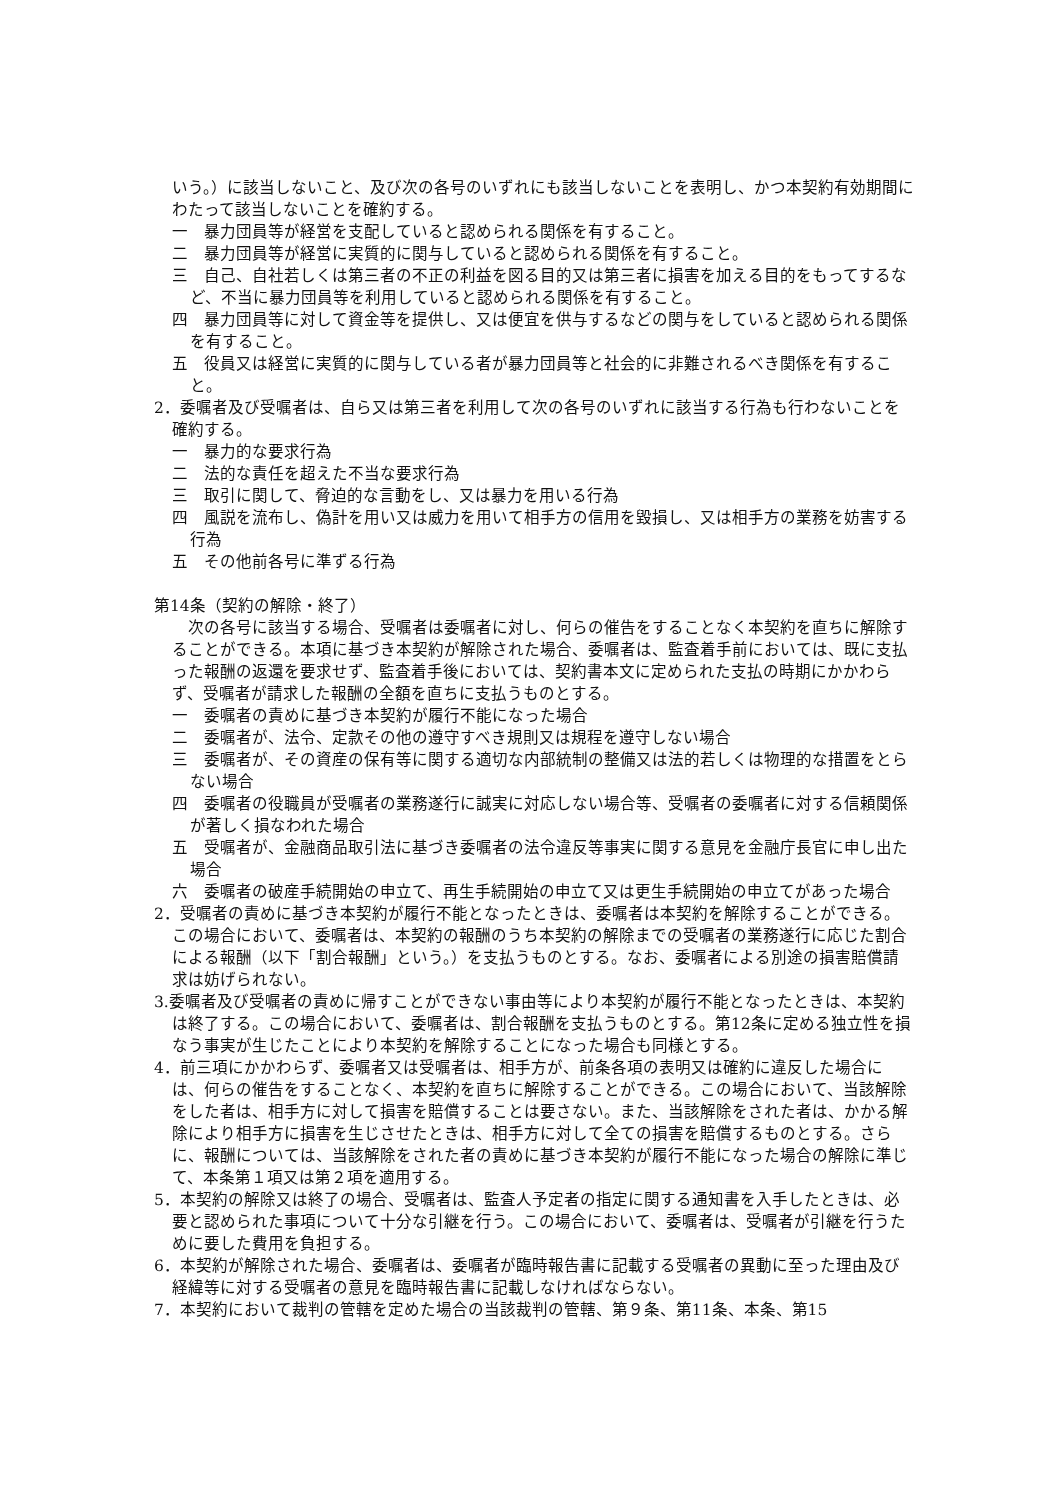いう。）に該当しないこと、及び次の各号のいずれにも該当しないことを表明し、かつ本契約有効期間にわたって該当しないことを確約する。
一　暴力団員等が経営を支配していると認められる関係を有すること。
二　暴力団員等が経営に実質的に関与していると認められる関係を有すること。
三　自己、自社若しくは第三者の不正の利益を図る目的又は第三者に損害を加える目的をもってするなど、不当に暴力団員等を利用していると認められる関係を有すること。
四　暴力団員等に対して資金等を提供し、又は便宜を供与するなどの関与をしていると認められる関係を有すること。
五　役員又は経営に実質的に関与している者が暴力団員等と社会的に非難されるべき関係を有すること。
2．委嘱者及び受嘱者は、自ら又は第三者を利用して次の各号のいずれに該当する行為も行わないことを確約する。
一　暴力的な要求行為
二　法的な責任を超えた不当な要求行為
三　取引に関して、脅迫的な言動をし、又は暴力を用いる行為
四　風説を流布し、偽計を用い又は威力を用いて相手方の信用を毀損し、又は相手方の業務を妨害する行為
五　その他前各号に準ずる行為
第14条（契約の解除・終了）
　次の各号に該当する場合、受嘱者は委嘱者に対し、何らの催告をすることなく本契約を直ちに解除することができる。本項に基づき本契約が解除された場合、委嘱者は、監査着手前においては、既に支払った報酬の返還を要求せず、監査着手後においては、契約書本文に定められた支払の時期にかかわらず、受嘱者が請求した報酬の全額を直ちに支払うものとする。
一　委嘱者の責めに基づき本契約が履行不能になった場合
二　委嘱者が、法令、定款その他の遵守すべき規則又は規程を遵守しない場合
三　委嘱者が、その資産の保有等に関する適切な内部統制の整備又は法的若しくは物理的な措置をとらない場合
四　委嘱者の役職員が受嘱者の業務遂行に誠実に対応しない場合等、受嘱者の委嘱者に対する信頼関係が著しく損なわれた場合
五　受嘱者が、金融商品取引法に基づき委嘱者の法令違反等事実に関する意見を金融庁長官に申し出た場合
六　委嘱者の破産手続開始の申立て、再生手続開始の申立て又は更生手続開始の申立てがあった場合
2．受嘱者の責めに基づき本契約が履行不能となったときは、委嘱者は本契約を解除することができる。この場合において、委嘱者は、本契約の報酬のうち本契約の解除までの受嘱者の業務遂行に応じた割合による報酬（以下「割合報酬」という。）を支払うものとする。なお、委嘱者による別途の損害賠償請求は妨げられない。
3.委嘱者及び受嘱者の責めに帰すことができない事由等により本契約が履行不能となったときは、本契約は終了する。この場合において、委嘱者は、割合報酬を支払うものとする。第12条に定める独立性を損なう事実が生じたことにより本契約を解除することになった場合も同様とする。
4．前三項にかかわらず、委嘱者又は受嘱者は、相手方が、前条各項の表明又は確約に違反した場合には、何らの催告をすることなく、本契約を直ちに解除することができる。この場合において、当該解除をした者は、相手方に対して損害を賠償することは要さない。また、当該解除をされた者は、かかる解除により相手方に損害を生じさせたときは、相手方に対して全ての損害を賠償するものとする。さらに、報酬については、当該解除をされた者の責めに基づき本契約が履行不能になった場合の解除に準じて、本条第１項又は第２項を適用する。
5．本契約の解除又は終了の場合、受嘱者は、監査人予定者の指定に関する通知書を入手したときは、必要と認められた事項について十分な引継を行う。この場合において、委嘱者は、受嘱者が引継を行うために要した費用を負担する。
6．本契約が解除された場合、委嘱者は、委嘱者が臨時報告書に記載する受嘱者の異動に至った理由及び経緯等に対する受嘱者の意見を臨時報告書に記載しなければならない。
7．本契約において裁判の管轄を定めた場合の当該裁判の管轄、第９条、第11条、本条、第15